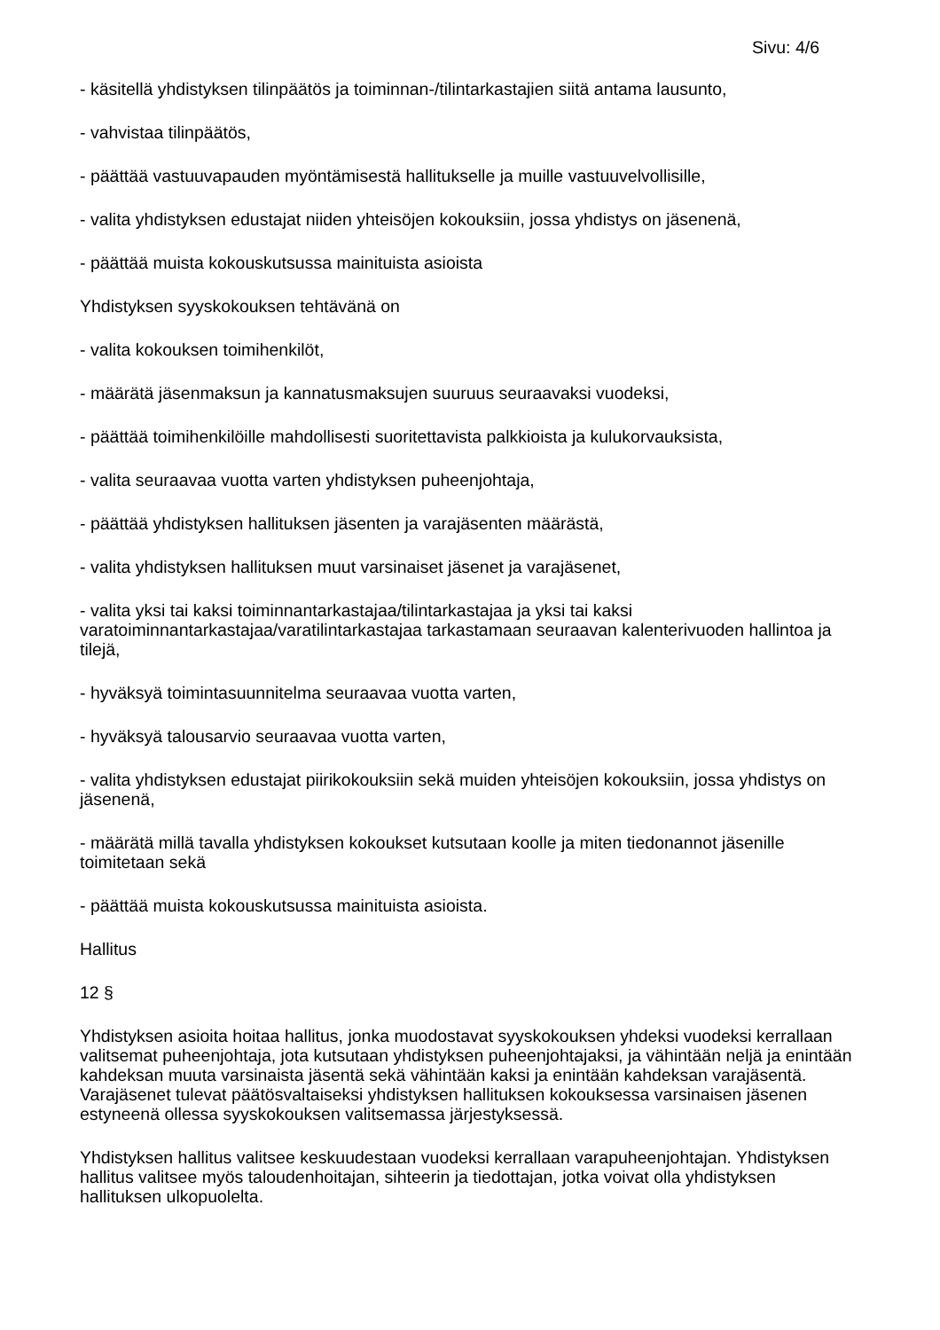Sivu: 4/6
- käsitellä yhdistyksen tilinpäätös ja toiminnan-/tilintarkastajien siitä antama lausunto,
- vahvistaa tilinpäätös,
- päättää vastuuvapauden myöntämisestä hallitukselle ja muille vastuuvelvollisille,
- valita yhdistyksen edustajat niiden yhteisöjen kokouksiin, jossa yhdistys on jäsenenä,
- päättää muista kokouskutsussa mainituista asioista
Yhdistyksen syyskokouksen tehtävänä on
- valita kokouksen toimihenkilöt,
- määrätä jäsenmaksun ja kannatusmaksujen suuruus seuraavaksi vuodeksi,
- päättää toimihenkilöille mahdollisesti suoritettavista palkkioista ja kulukorvauksista,
- valita seuraavaa vuotta varten yhdistyksen puheenjohtaja,
- päättää yhdistyksen hallituksen jäsenten ja varajäsenten määrästä,
- valita yhdistyksen hallituksen muut varsinaiset jäsenet ja varajäsenet,
- valita yksi tai kaksi toiminnantarkastajaa/tilintarkastajaa ja yksi tai kaksi varatoiminnantarkastajaa/varatilintarkastajaa tarkastamaan seuraavan kalenterivuoden hallintoa ja tilejä,
- hyväksyä toimintasuunnitelma seuraavaa vuotta varten,
- hyväksyä talousarvio seuraavaa vuotta varten,
- valita yhdistyksen edustajat piirikokouksiin sekä muiden yhteisöjen kokouksiin, jossa yhdistys on jäsenenä,
- määrätä millä tavalla yhdistyksen kokoukset kutsutaan koolle ja miten tiedonannot jäsenille toimitetaan sekä
- päättää muista kokouskutsussa mainituista asioista.
Hallitus
12 §
Yhdistyksen asioita hoitaa hallitus, jonka muodostavat syyskokouksen yhdeksi vuodeksi kerrallaan valitsemat puheenjohtaja, jota kutsutaan yhdistyksen puheenjohtajaksi, ja vähintään neljä ja enintään kahdeksan muuta varsinaista jäsentä sekä vähintään kaksi ja enintään kahdeksan varajäsentä. Varajäsenet tulevat päätösvaltaiseksi yhdistyksen hallituksen kokouksessa varsinaisen jäsenen estyneenä ollessa syyskokouksen valitsemassa järjestyksessä.
Yhdistyksen hallitus valitsee keskuudestaan vuodeksi kerrallaan varapuheenjohtajan. Yhdistyksen hallitus valitsee myös taloudenhoitajan, sihteerin ja tiedottajan, jotka voivat olla yhdistyksen hallituksen ulkopuolelta.